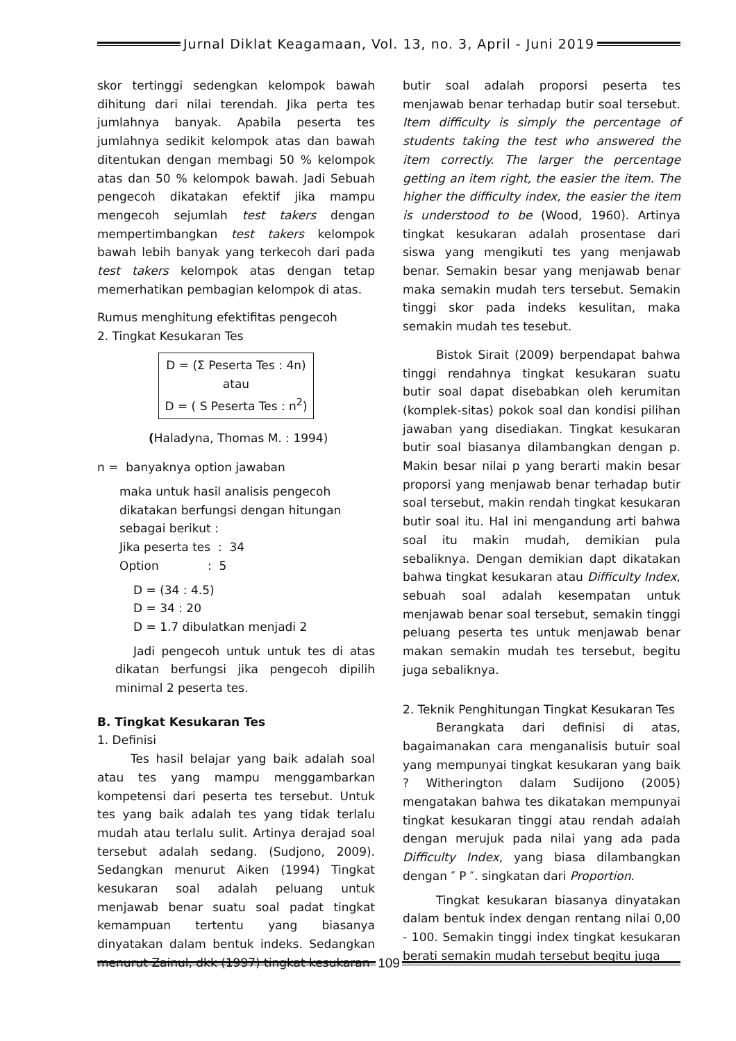Jurnal Diklat Keagamaan, Vol. 13, no. 3, April - Juni 2019
skor tertinggi sedengkan kelompok bawah dihitung dari nilai terendah. Jika perta tes jumlahnya banyak. Apabila peserta tes jumlahnya sedikit kelompok atas dan bawah ditentukan dengan membagi 50 % kelompok atas dan 50 % kelompok bawah. Jadi Sebuah pengecoh dikatakan efektif jika mampu mengecoh sejumlah test takers dengan mempertimbangkan test takers kelompok bawah lebih banyak yang terkecoh dari pada test takers kelompok atas dengan tetap memerhatikan pembagian kelompok di atas.
Rumus menghitung efektifitas pengecoh
2. Tingkat Kesukaran Tes
D = (Σ Peserta Tes : 4n)
atau
D = ( S Peserta Tes : n<sup>2</sup>)
(Haladyna, Thomas M. : 1994)
n = banyaknya option jawaban
maka untuk hasil analisis pengecoh dikatakan berfungsi dengan hitungan sebagai berikut :
Jika peserta tes : 34
Option : 5
D = (34 : 4.5)
D = 34 : 20
D = 1.7 dibulatkan menjadi 2
Jadi pengecoh untuk untuk tes di atas dikatan berfungsi jika pengecoh dipilih minimal 2 peserta tes.
B. Tingkat Kesukaran Tes
1. Definisi
Tes hasil belajar yang baik adalah soal atau tes yang mampu menggambarkan kompetensi dari peserta tes tersebut. Untuk tes yang baik adalah tes yang tidak terlalu mudah atau terlalu sulit. Artinya derajad soal tersebut adalah sedang. (Sudjono, 2009). Sedangkan menurut Aiken (1994) Tingkat kesukaran soal adalah peluang untuk menjawab benar suatu soal padat tingkat kemampuan tertentu yang biasanya dinyatakan dalam bentuk indeks. Sedangkan menurut Zainul, dkk (1997) tingkat kesukaran
butir soal adalah proporsi peserta tes menjawab benar terhadap butir soal tersebut. Item difficulty is simply the percentage of students taking the test who answered the item correctly. The larger the percentage getting an item right, the easier the item. The higher the difficulty index, the easier the item is understood to be (Wood, 1960). Artinya tingkat kesukaran adalah prosentase dari siswa yang mengikuti tes yang menjawab benar. Semakin besar yang menjawab benar maka semakin mudah ters tersebut. Semakin tinggi skor pada indeks kesulitan, maka semakin mudah tes tesebut.
Bistok Sirait (2009) berpendapat bahwa tinggi rendahnya tingkat kesukaran suatu butir soal dapat disebabkan oleh kerumitan (komplek-sitas) pokok soal dan kondisi pilihan jawaban yang disediakan. Tingkat kesukaran butir soal biasanya dilambangkan dengan p. Makin besar nilai p yang berarti makin besar proporsi yang menjawab benar terhadap butir soal tersebut, makin rendah tingkat kesukaran butir soal itu. Hal ini mengandung arti bahwa soal itu makin mudah, demikian pula sebaliknya. Dengan demikian dapt dikatakan bahwa tingkat kesukaran atau Difficulty Index, sebuah soal adalah kesempatan untuk menjawab benar soal tersebut, semakin tinggi peluang peserta tes untuk menjawab benar makan semakin mudah tes tersebut, begitu juga sebaliknya.
2. Teknik Penghitungan Tingkat Kesukaran Tes
Berangkata dari definisi di atas, bagaimanakan cara menganalisis butuir soal yang mempunyai tingkat kesukaran yang baik ? Witherington dalam Sudijono (2005) mengatakan bahwa tes dikatakan mempunyai tingkat kesukaran tinggi atau rendah adalah dengan merujuk pada nilai yang ada pada Difficulty Index, yang biasa dilambangkan dengan ″ P ″. singkatan dari Proportion.
Tingkat kesukaran biasanya dinyatakan dalam bentuk index dengan rentang nilai 0,00 - 100. Semakin tinggi index tingkat kesukaran berati semakin mudah tersebut begitu juga
109